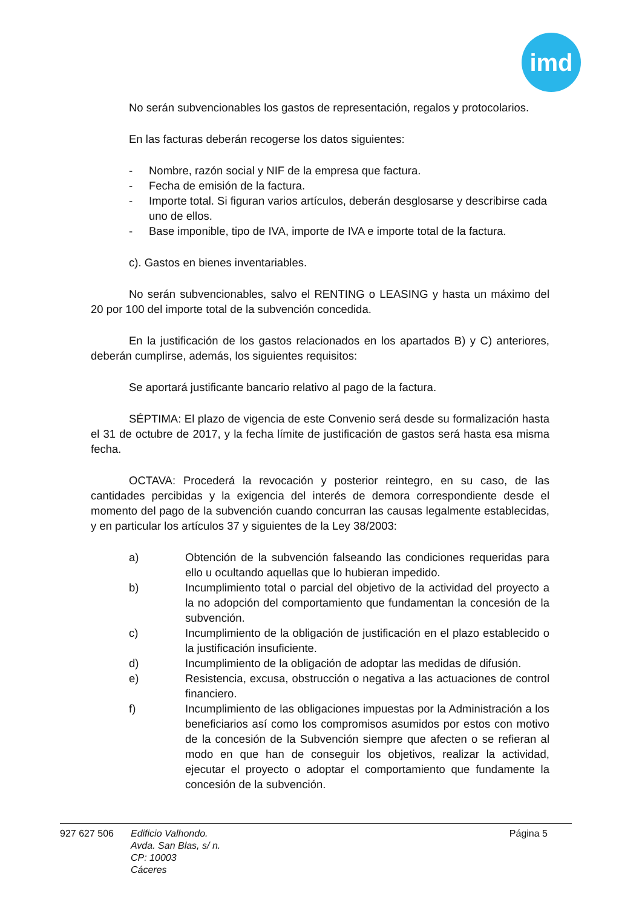imd
No serán subvencionables los gastos de representación, regalos y protocolarios.
En las facturas deberán recogerse los datos siguientes:
- Nombre, razón social y NIF de la empresa que factura.
- Fecha de emisión de la factura.
- Importe total. Si figuran varios artículos, deberán desglosarse y describirse cada uno de ellos.
- Base imponible, tipo de IVA, importe de IVA e importe total de la factura.
c). Gastos en bienes inventariables.
No serán subvencionables, salvo el RENTING o LEASING y hasta un máximo del 20 por 100 del importe total de la subvención concedida.
En la justificación de los gastos relacionados en los apartados B) y C) anteriores, deberán cumplirse, además, los siguientes requisitos:
Se aportará justificante bancario relativo al pago de la factura.
SÉPTIMA: El plazo de vigencia de este Convenio será desde su formalización hasta el 31 de octubre de 2017, y la fecha límite de justificación de gastos será hasta esa misma fecha.
OCTAVA: Procederá la revocación y posterior reintegro, en su caso, de las cantidades percibidas y la exigencia del interés de demora correspondiente desde el momento del pago de la subvención cuando concurran las causas legalmente establecidas, y en particular los artículos 37 y siguientes de la Ley 38/2003:
a) Obtención de la subvención falseando las condiciones requeridas para ello u ocultando aquellas que lo hubieran impedido.
b) Incumplimiento total o parcial del objetivo de la actividad del proyecto a la no adopción del comportamiento que fundamentan la concesión de la subvención.
c) Incumplimiento de la obligación de justificación en el plazo establecido o la justificación insuficiente.
d) Incumplimiento de la obligación de adoptar las medidas de difusión.
e) Resistencia, excusa, obstrucción o negativa a las actuaciones de control financiero.
f) Incumplimiento de las obligaciones impuestas por la Administración a los beneficiarios así como los compromisos asumidos por estos con motivo de la concesión de la Subvención siempre que afecten o se refieran al modo en que han de conseguir los objetivos, realizar la actividad, ejecutar el proyecto o adoptar el comportamiento que fundamente la concesión de la subvención.
927 627 506 Edificio Valhondo.
Avda. San Blas, s/ n.
CP: 10003
Cáceres Página 5